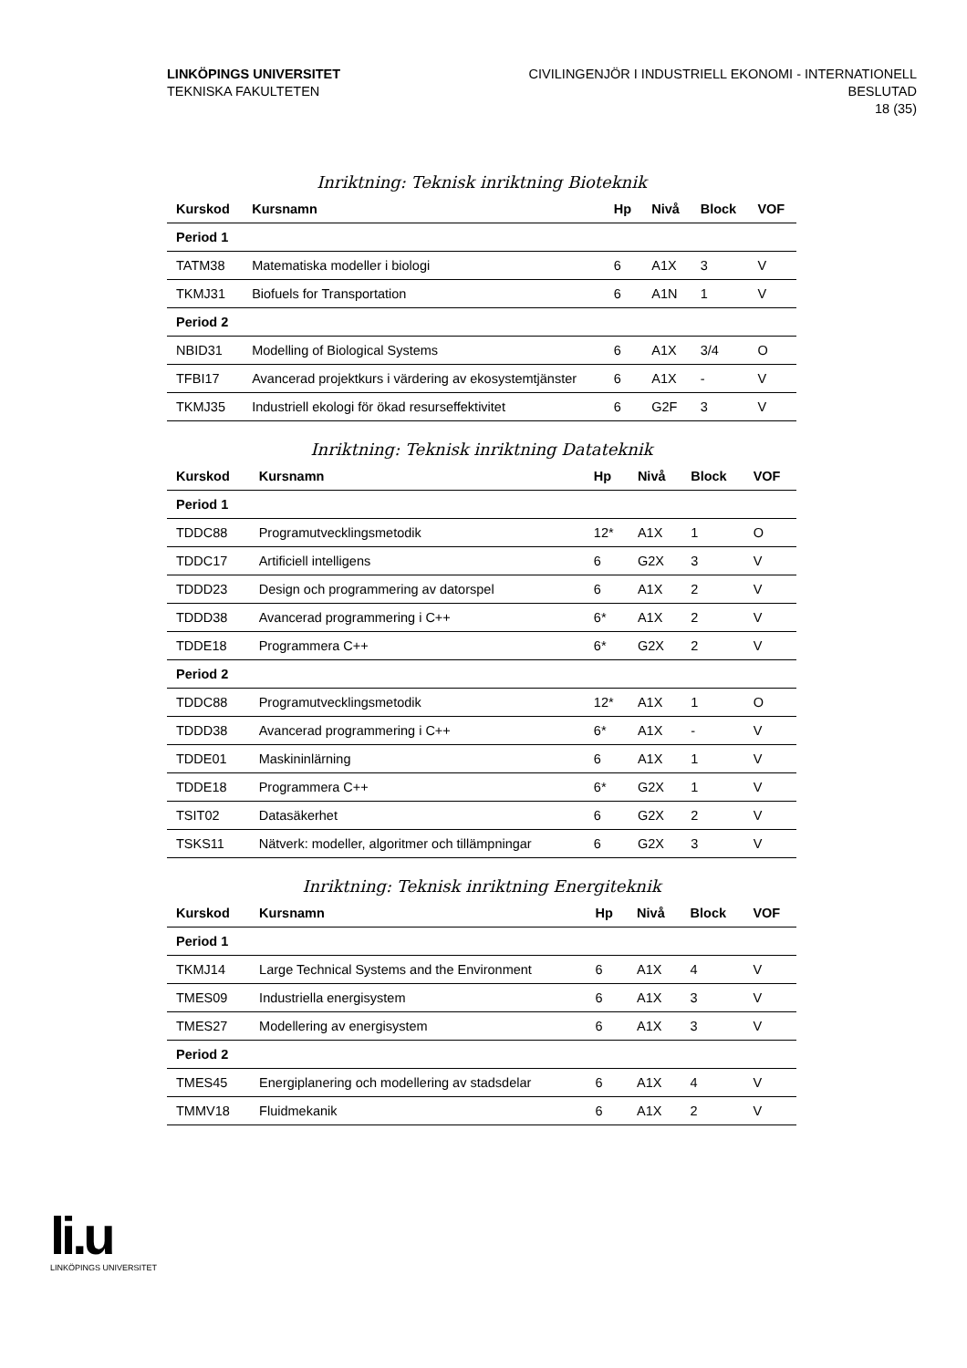LINKÖPINGS UNIVERSITET
TEKNISKA FAKULTETEN
CIVILINGENJÖR I INDUSTRIELL EKONOMI - INTERNATIONELL
BESLUTAD
18 (35)
Inriktning: Teknisk inriktning Bioteknik
| Kurskod | Kursnamn | Hp | Nivå | Block | VOF |
| --- | --- | --- | --- | --- | --- |
| Period 1 | | | | | |
| TATM38 | Matematiska modeller i biologi | 6 | A1X | 3 | V |
| TKMJ31 | Biofuels for Transportation | 6 | A1N | 1 | V |
| Period 2 | | | | | |
| NBID31 | Modelling of Biological Systems | 6 | A1X | 3/4 | O |
| TFBI17 | Avancerad projektkurs i värdering av ekosystemtjänster | 6 | A1X | - | V |
| TKMJ35 | Industriell ekologi för ökad resurseffektivitet | 6 | G2F | 3 | V |
Inriktning: Teknisk inriktning Datateknik
| Kurskod | Kursnamn | Hp | Nivå | Block | VOF |
| --- | --- | --- | --- | --- | --- |
| Period 1 | | | | | |
| TDDC88 | Programutvecklingsmetodik | 12* | A1X | 1 | O |
| TDDC17 | Artificiell intelligens | 6 | G2X | 3 | V |
| TDDD23 | Design och programmering av datorspel | 6 | A1X | 2 | V |
| TDDD38 | Avancerad programmering i C++ | 6* | A1X | 2 | V |
| TDDE18 | Programmera C++ | 6* | G2X | 2 | V |
| Period 2 | | | | | |
| TDDC88 | Programutvecklingsmetodik | 12* | A1X | 1 | O |
| TDDD38 | Avancerad programmering i C++ | 6* | A1X | - | V |
| TDDE01 | Maskininlärning | 6 | A1X | 1 | V |
| TDDE18 | Programmera C++ | 6* | G2X | 1 | V |
| TSIT02 | Datasäkerhet | 6 | G2X | 2 | V |
| TSKS11 | Nätverk: modeller, algoritmer och tillämpningar | 6 | G2X | 3 | V |
Inriktning: Teknisk inriktning Energiteknik
| Kurskod | Kursnamn | Hp | Nivå | Block | VOF |
| --- | --- | --- | --- | --- | --- |
| Period 1 | | | | | |
| TKMJ14 | Large Technical Systems and the Environment | 6 | A1X | 4 | V |
| TMES09 | Industriella energisystem | 6 | A1X | 3 | V |
| TMES27 | Modellering av energisystem | 6 | A1X | 3 | V |
| Period 2 | | | | | |
| TMES45 | Energiplanering och modellering av stadsdelar | 6 | A1X | 4 | V |
| TMMV18 | Fluidmekanik | 6 | A1X | 2 | V |
li.u
LINKÖPINGS UNIVERSITET